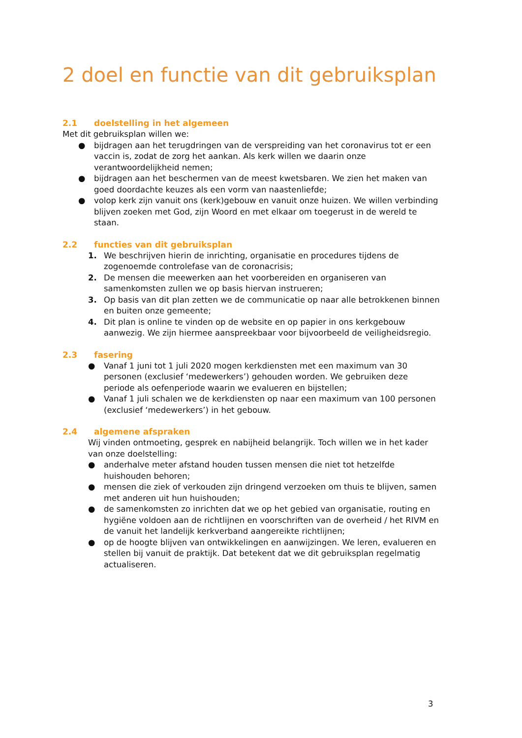2 doel en functie van dit gebruiksplan
2.1 doelstelling in het algemeen
Met dit gebruiksplan willen we:
● bijdragen aan het terugdringen van de verspreiding van het coronavirus tot er een vaccin is, zodat de zorg het aankan. Als kerk willen we daarin onze verantwoordelijkheid nemen;
● bijdragen aan het beschermen van de meest kwetsbaren. We zien het maken van goed doordachte keuzes als een vorm van naastenliefde;
● volop kerk zijn vanuit ons (kerk)gebouw en vanuit onze huizen. We willen verbinding blijven zoeken met God, zijn Woord en met elkaar om toegerust in de wereld te staan.
2.2 functies van dit gebruiksplan
1. We beschrijven hierin de inrichting, organisatie en procedures tijdens de zogenoemde controlefase van de coronacrisis;
2. De mensen die meewerken aan het voorbereiden en organiseren van samenkomsten zullen we op basis hiervan instrueren;
3. Op basis van dit plan zetten we de communicatie op naar alle betrokkenen binnen en buiten onze gemeente;
4. Dit plan is online te vinden op de website en op papier in ons kerkgebouw aanwezig. We zijn hiermee aanspreekbaar voor bijvoorbeeld de veiligheidsregio.
2.3 fasering
● Vanaf 1 juni tot 1 juli 2020 mogen kerkdiensten met een maximum van 30 personen (exclusief ‘medewerkers’) gehouden worden. We gebruiken deze periode als oefenperiode waarin we evalueren en bijstellen;
● Vanaf 1 juli schalen we de kerkdiensten op naar een maximum van 100 personen (exclusief ‘medewerkers’) in het gebouw.
2.4 algemene afspraken
Wij vinden ontmoeting, gesprek en nabijheid belangrijk. Toch willen we in het kader van onze doelstelling:
● anderhalve meter afstand houden tussen mensen die niet tot hetzelfde huishouden behoren;
● mensen die ziek of verkouden zijn dringend verzoeken om thuis te blijven, samen met anderen uit hun huishouden;
● de samenkomsten zo inrichten dat we op het gebied van organisatie, routing en hygiëne voldoen aan de richtlijnen en voorschriften van de overheid / het RIVM en de vanuit het landelijk kerkverband aangereikte richtlijnen;
● op de hoogte blijven van ontwikkelingen en aanwijzingen. We leren, evalueren en stellen bij vanuit de praktijk. Dat betekent dat we dit gebruiksplan regelmatig actualiseren.
3